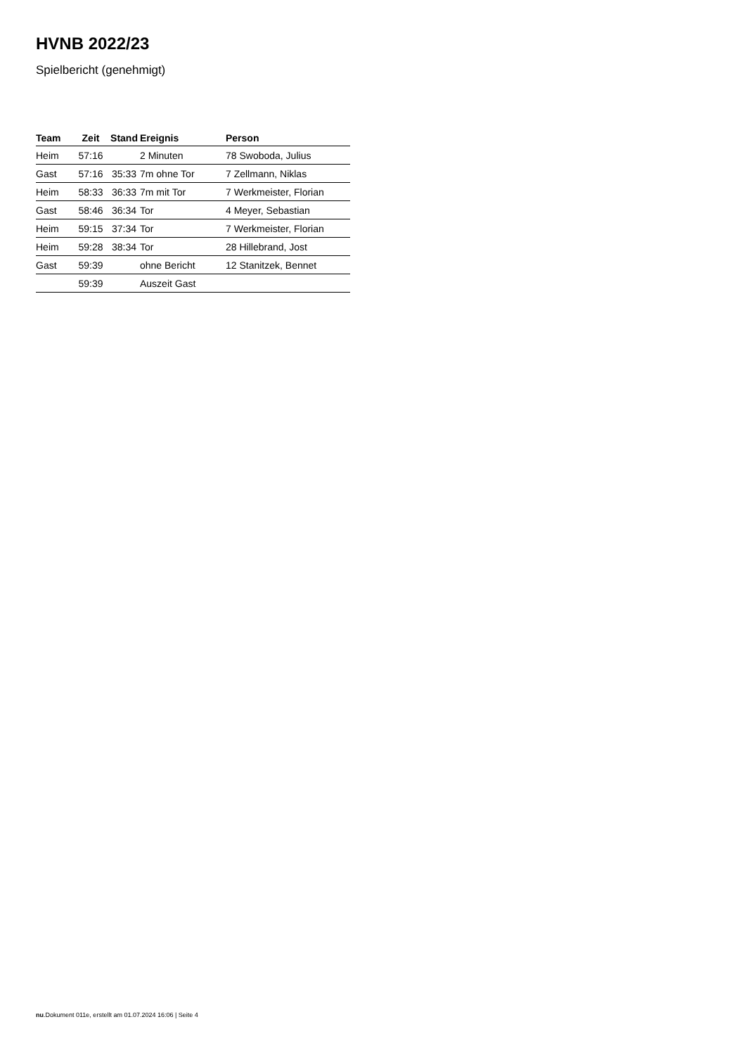HVNB 2022/23
Spielbericht (genehmigt)
| Team | Zeit | Stand | Ereignis | Person |
| --- | --- | --- | --- | --- |
| Heim | 57:16 | | 2 Minuten | 78 Swoboda, Julius |
| Gast | 57:16 | 35:33 | 7m ohne Tor | 7 Zellmann, Niklas |
| Heim | 58:33 | 36:33 | 7m mit Tor | 7 Werkmeister, Florian |
| Gast | 58:46 | 36:34 | Tor | 4 Meyer, Sebastian |
| Heim | 59:15 | 37:34 | Tor | 7 Werkmeister, Florian |
| Heim | 59:28 | 38:34 | Tor | 28 Hillebrand, Jost |
| Gast | 59:39 | | ohne Bericht | 12 Stanitzek, Bennet |
| | 59:39 | | Auszeit Gast | |
nu.Dokument 011e, erstellt am 01.07.2024 16:06 | Seite 4